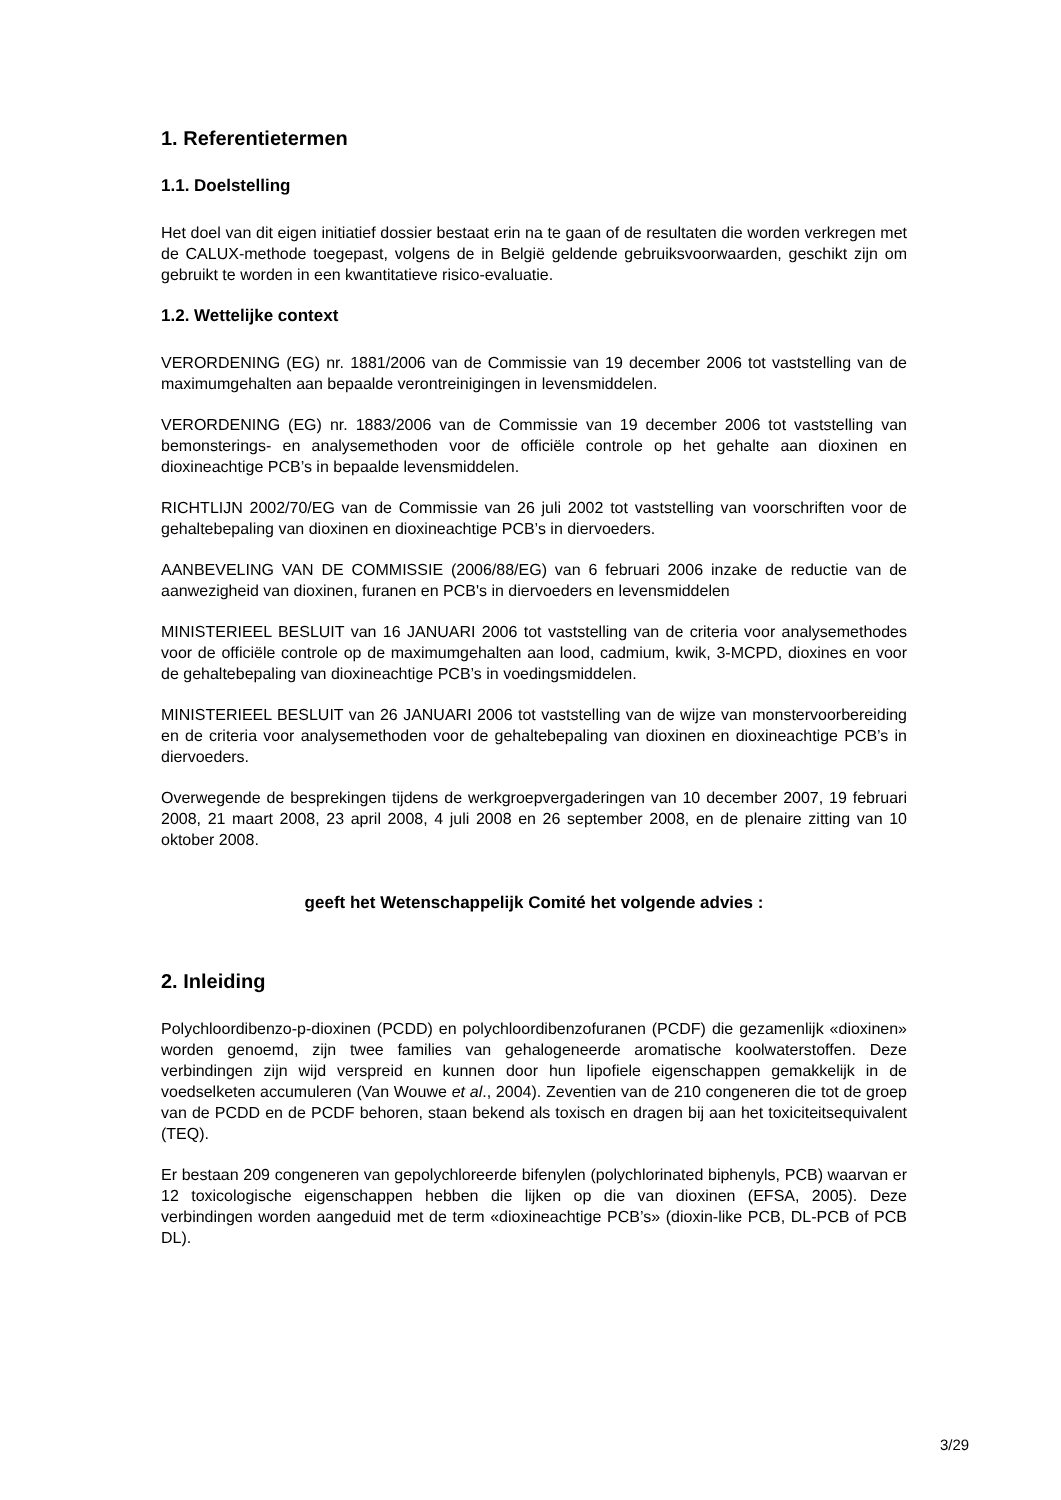1. Referentietermen
1.1. Doelstelling
Het doel van dit eigen initiatief dossier bestaat erin na te gaan of de resultaten die worden verkregen met de CALUX-methode toegepast, volgens de in België geldende gebruiksvoorwaarden, geschikt zijn om gebruikt te worden in een kwantitatieve risico-evaluatie.
1.2. Wettelijke context
VERORDENING (EG) nr. 1881/2006 van de Commissie van 19 december 2006 tot vaststelling van de maximumgehalten aan bepaalde verontreinigingen in levensmiddelen.
VERORDENING (EG) nr. 1883/2006 van de Commissie van 19 december 2006 tot vaststelling van bemonsterings- en analysemethoden voor de officiële controle op het gehalte aan dioxinen en dioxineachtige PCB’s in bepaalde levensmiddelen.
RICHTLIJN 2002/70/EG van de Commissie van 26 juli 2002 tot vaststelling van voorschriften voor de gehaltebepaling van dioxinen en dioxineachtige PCB’s in diervoeders.
AANBEVELING VAN DE COMMISSIE (2006/88/EG) van 6 februari 2006 inzake de reductie van de aanwezigheid van dioxinen, furanen en PCB's in diervoeders en levensmiddelen
MINISTERIEEL BESLUIT van 16 JANUARI 2006 tot vaststelling van de criteria voor analysemethodes voor de officiële controle op de maximumgehalten aan lood, cadmium, kwik, 3-MCPD, dioxines en voor de gehaltebepaling van dioxineachtige PCB’s in voedingsmiddelen.
MINISTERIEEL BESLUIT van 26 JANUARI 2006 tot vaststelling van de wijze van monstervoorbereiding en de criteria voor analysemethoden voor de gehaltebepaling van dioxinen en dioxineachtige PCB’s in diervoeders.
Overwegende de besprekingen tijdens de werkgroepvergaderingen van 10 december 2007, 19 februari 2008, 21 maart 2008, 23 april 2008, 4 juli 2008 en 26 september 2008, en de plenaire zitting van 10 oktober 2008.
geeft het Wetenschappelijk Comité het volgende advies :
2. Inleiding
Polychloordibenzo-p-dioxinen (PCDD) en polychloordibenzofuranen (PCDF) die gezamenlijk «dioxinen» worden genoemd, zijn twee families van gehalogeneerde aromatische koolwaterstoffen. Deze verbindingen zijn wijd verspreid en kunnen door hun lipofiele eigenschappen gemakkelijk in de voedselketen accumuleren (Van Wouwe et al., 2004). Zeventien van de 210 congeneren die tot de groep van de PCDD en de PCDF behoren, staan bekend als toxisch en dragen bij aan het toxiciteitsequivalent (TEQ).
Er bestaan 209 congeneren van gepolychloreerde bifenylen (polychlorinated biphenyls, PCB) waarvan er 12 toxicologische eigenschappen hebben die lijken op die van dioxinen (EFSA, 2005). Deze verbindingen worden aangeduid met de term «dioxineachtige PCB’s» (dioxin-like PCB, DL-PCB of PCB DL).
3/29